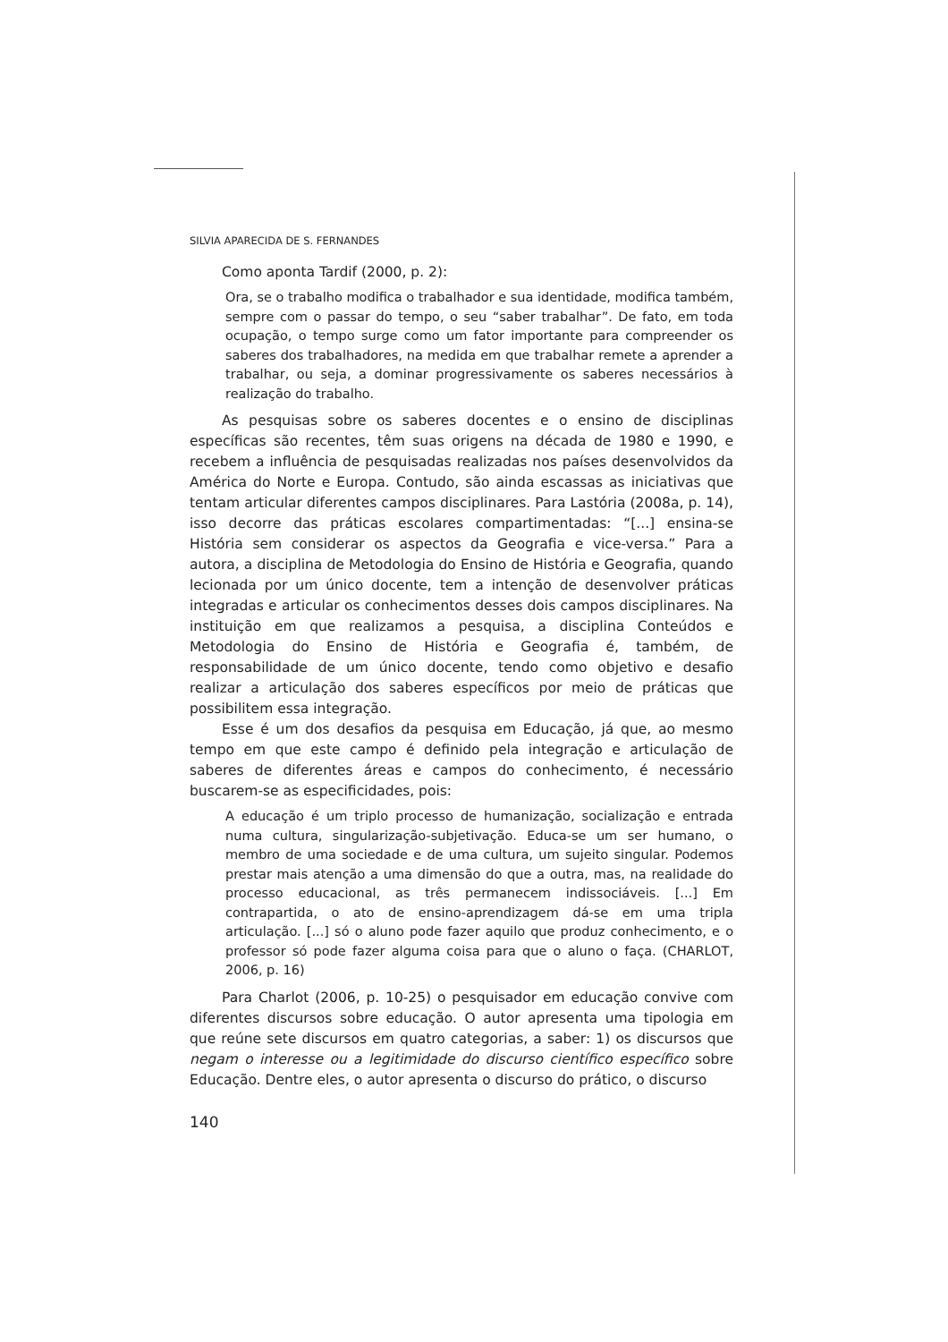SILVIA APARECIDA DE S. FERNANDES
Como aponta Tardif (2000, p. 2):
Ora, se o trabalho modifica o trabalhador e sua identidade, modifica também, sempre com o passar do tempo, o seu “saber trabalhar”. De fato, em toda ocupação, o tempo surge como um fator importante para compreender os saberes dos trabalhadores, na medida em que trabalhar remete a aprender a trabalhar, ou seja, a dominar progressivamente os saberes necessários à realização do trabalho.
As pesquisas sobre os saberes docentes e o ensino de disciplinas específicas são recentes, têm suas origens na década de 1980 e 1990, e recebem a influência de pesquisadas realizadas nos países desenvolvidos da América do Norte e Europa. Contudo, são ainda escassas as iniciativas que tentam articular diferentes campos disciplinares. Para Lastória (2008a, p. 14), isso decorre das práticas escolares compartimentadas: “[...] ensina-se História sem considerar os aspectos da Geografia e vice-versa.” Para a autora, a disciplina de Metodologia do Ensino de História e Geografia, quando lecionada por um único docente, tem a intenção de desenvolver práticas integradas e articular os conhecimentos desses dois campos disciplinares. Na instituição em que realizamos a pesquisa, a disciplina Conteúdos e Metodologia do Ensino de História e Geografia é, também, de responsabilidade de um único docente, tendo como objetivo e desafio realizar a articulação dos saberes específicos por meio de práticas que possibilitem essa integração.
Esse é um dos desafios da pesquisa em Educação, já que, ao mesmo tempo em que este campo é definido pela integração e articulação de saberes de diferentes áreas e campos do conhecimento, é necessário buscarem-se as especificidades, pois:
A educação é um triplo processo de humanização, socialização e entrada numa cultura, singularização-subjetivação. Educa-se um ser humano, o membro de uma sociedade e de uma cultura, um sujeito singular. Podemos prestar mais atenção a uma dimensão do que a outra, mas, na realidade do processo educacional, as três permanecem indissociáveis. [...] Em contrapartida, o ato de ensino-aprendizagem dá-se em uma tripla articulação. [...] só o aluno pode fazer aquilo que produz conhecimento, e o professor só pode fazer alguma coisa para que o aluno o faça. (CHARLOT, 2006, p. 16)
Para Charlot (2006, p. 10-25) o pesquisador em educação convive com diferentes discursos sobre educação. O autor apresenta uma tipologia em que reúne sete discursos em quatro categorias, a saber: 1) os discursos que negam o interesse ou a legitimidade do discurso científico específico sobre Educação. Dentre eles, o autor apresenta o discurso do prático, o discurso
140